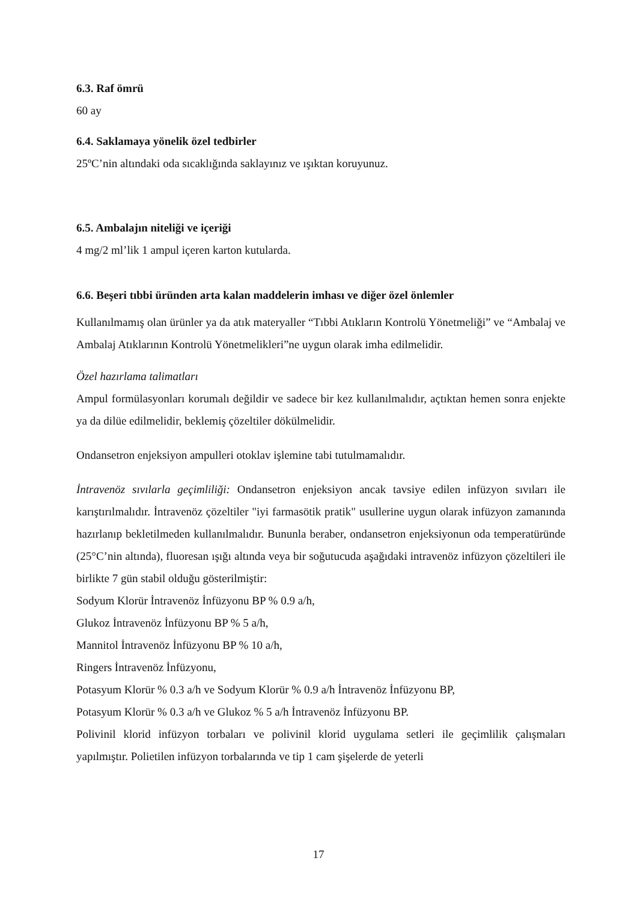6.3. Raf ömrü
60 ay
6.4. Saklamaya yönelik özel tedbirler
25ºC’nin altındaki oda sıcaklığında saklayınız ve ışıktan koruyunuz.
6.5. Ambalajın niteliği ve içeriği
4 mg/2 ml’lik 1 ampul içeren karton kutularda.
6.6. Beşeri tıbbi üründen arta kalan maddelerin imhası ve diğer özel önlemler
Kullanılmamış olan ürünler ya da atık materyaller “Tıbbi Atıkların Kontrolü Yönetmeliği” ve “Ambalaj ve Ambalaj Atıklarının Kontrolü Yönetmelikleri”ne uygun olarak imha edilmelidir.
Özel hazırlama talimatları
Ampul formülasyonları korumalı değildir ve sadece bir kez kullanılmalıdır, açtıktan hemen sonra enjekte ya da dilüe edilmelidir, beklemiş çözeltiler dökülmelidir.
Ondansetron enjeksiyon ampulleri otoklav işlemine tabi tutulmamalıdır.
İntravenöz sıvılarla geçimliliği: Ondansetron enjeksiyon ancak tavsiye edilen infüzyon sıvıları ile karıştırılmalıdır. İntravenöz çözeltiler "iyi farmasötik pratik" usullerine uygun olarak infüzyon zamanında hazırlanıp bekletilmeden kullanılmalıdır. Bununla beraber, ondansetron enjeksiyonun oda temperatüründe (25°C’nin altında), fluoresan ışığı altında veya bir soğutucuda aşağıdaki intravenöz infüzyon çözeltileri ile birlikte 7 gün stabil olduğu gösterilmiştir:
Sodyum Klorür İntravenöz İnfüzyonu BP % 0.9 a/h,
Glukoz İntravenöz İnfüzyonu BP % 5 a/h,
Mannitol İntravenöz İnfüzyonu BP % 10 a/h,
Ringers İntravenöz İnfüzyonu,
Potasyum Klorür % 0.3 a/h ve Sodyum Klorür % 0.9 a/h İntravenöz İnfüzyonu BP,
Potasyum Klorür % 0.3 a/h ve Glukoz % 5 a/h İntravenöz İnfüzyonu BP.
Polivinil klorid infüzyon torbaları ve polivinil klorid uygulama setleri ile geçimlilik çalışmaları yapılmıştır. Polietilen infüzyon torbalarında ve tip 1 cam şişelerde de yeterli
17